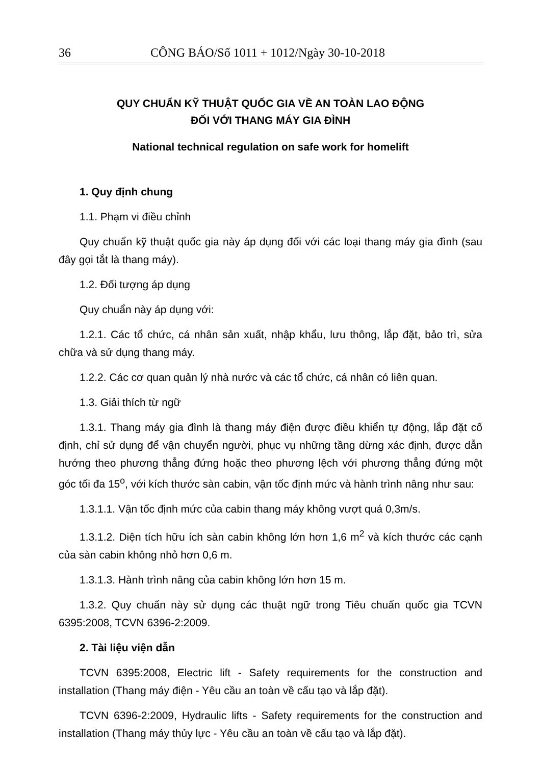36 CÔNG BÁO/Số 1011 + 1012/Ngày 30-10-2018
QUY CHUẨN KỸ THUẬT QUỐC GIA VỀ AN TOÀN LAO ĐỘNG
ĐỐI VỚI THANG MÁY GIA ĐÌNH
National technical regulation on safe work for homelift
1. Quy định chung
1.1. Phạm vi điều chỉnh
Quy chuẩn kỹ thuật quốc gia này áp dụng đối với các loại thang máy gia đình (sau đây gọi tắt là thang máy).
1.2. Đối tượng áp dụng
Quy chuẩn này áp dụng với:
1.2.1. Các tổ chức, cá nhân sản xuất, nhập khẩu, lưu thông, lắp đặt, bảo trì, sửa chữa và sử dụng thang máy.
1.2.2. Các cơ quan quản lý nhà nước và các tổ chức, cá nhân có liên quan.
1.3. Giải thích từ ngữ
1.3.1. Thang máy gia đình là thang máy điện được điều khiển tự động, lắp đặt cố định, chỉ sử dụng để vận chuyển người, phục vụ những tầng dừng xác định, được dẫn hướng theo phương thẳng đứng hoặc theo phương lệch với phương thẳng đứng một góc tối đa 15<sup>o</sup>, với kích thước sàn cabin, vận tốc định mức và hành trình nâng như sau:
1.3.1.1. Vận tốc định mức của cabin thang máy không vượt quá 0,3m/s.
1.3.1.2. Diện tích hữu ích sàn cabin không lớn hơn 1,6 m<sup>2</sup> và kích thước các cạnh của sàn cabin không nhỏ hơn 0,6 m.
1.3.1.3. Hành trình nâng của cabin không lớn hơn 15 m.
1.3.2. Quy chuẩn này sử dụng các thuật ngữ trong Tiêu chuẩn quốc gia TCVN 6395:2008, TCVN 6396-2:2009.
2. Tài liệu viện dẫn
TCVN 6395:2008, Electric lift - Safety requirements for the construction and installation (Thang máy điện - Yêu cầu an toàn về cấu tạo và lắp đặt).
TCVN 6396-2:2009, Hydraulic lifts - Safety requirements for the construction and installation (Thang máy thủy lực - Yêu cầu an toàn về cấu tạo và lắp đặt).